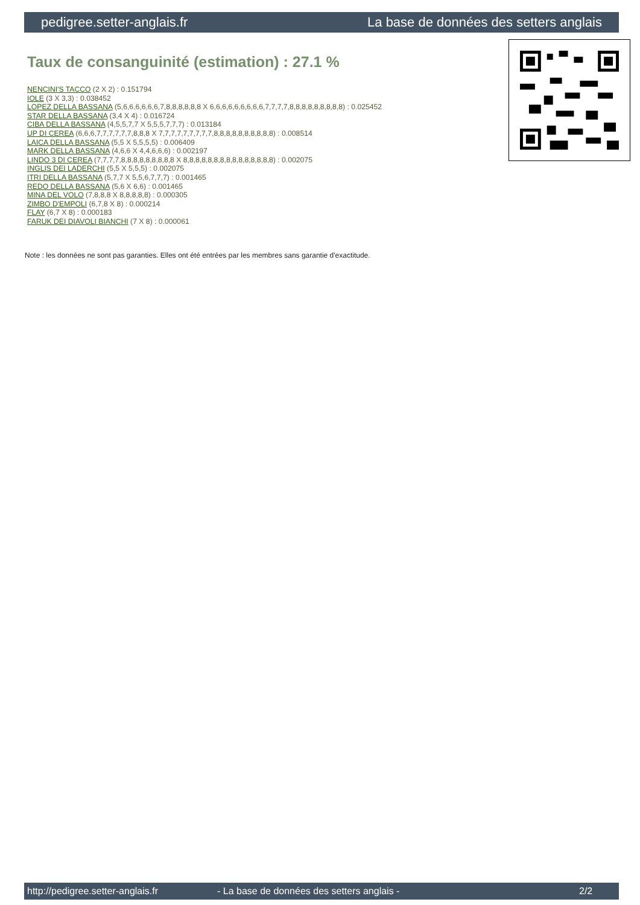pedigree.setter-anglais.fr La base de données des setters anglais
Taux de consanguinité (estimation) : 27.1 %
NENCINI'S TACCO (2 X 2) : 0.151794
IOLE (3 X 3,3) : 0.038452
LOPEZ DELLA BASSANA (5,6,6,6,6,6,6,7,8,8,8,8,8,8 X 6,6,6,6,6,6,6,6,6,7,7,7,7,8,8,8,8,8,8,8,8,8) : 0.025452
STAR DELLA BASSANA (3,4 X 4) : 0.016724
CIBA DELLA BASSANA (4,5,5,7,7 X 5,5,5,7,7,7) : 0.013184
UP DI CEREA (6,6,6,7,7,7,7,7,7,8,8,8 X 7,7,7,7,7,7,7,7,7,8,8,8,8,8,8,8,8,8,8) : 0.008514
LAICA DELLA BASSANA (5,5 X 5,5,5,5) : 0.006409
MARK DELLA BASSANA (4,6,6 X 4,4,6,6,6) : 0.002197
LINDO 3 DI CEREA (7,7,7,7,8,8,8,8,8,8,8,8,8 X 8,8,8,8,8,8,8,8,8,8,8,8,8,8,8) : 0.002075
INGLIS DEI LADERCHI (5,5 X 5,5,5) : 0.002075
ITRI DELLA BASSANA (5,7,7 X 5,5,6,7,7,7) : 0.001465
REDO DELLA BASSANA (5,6 X 6,6) : 0.001465
MINA DEL VOLO (7,8,8,8 X 8,8,8,8,8) : 0.000305
ZIMBO D'EMPOLI (6,7,8 X 8) : 0.000214
FLAY (6,7 X 8) : 0.000183
FARUK DEI DIAVOLI BIANCHI (7 X 8) : 0.000061
Note : les données ne sont pas garanties. Elles ont été entrées par les membres sans garantie d'exactitude.
http://pedigree.setter-anglais.fr - La base de données des setters anglais - 2/2